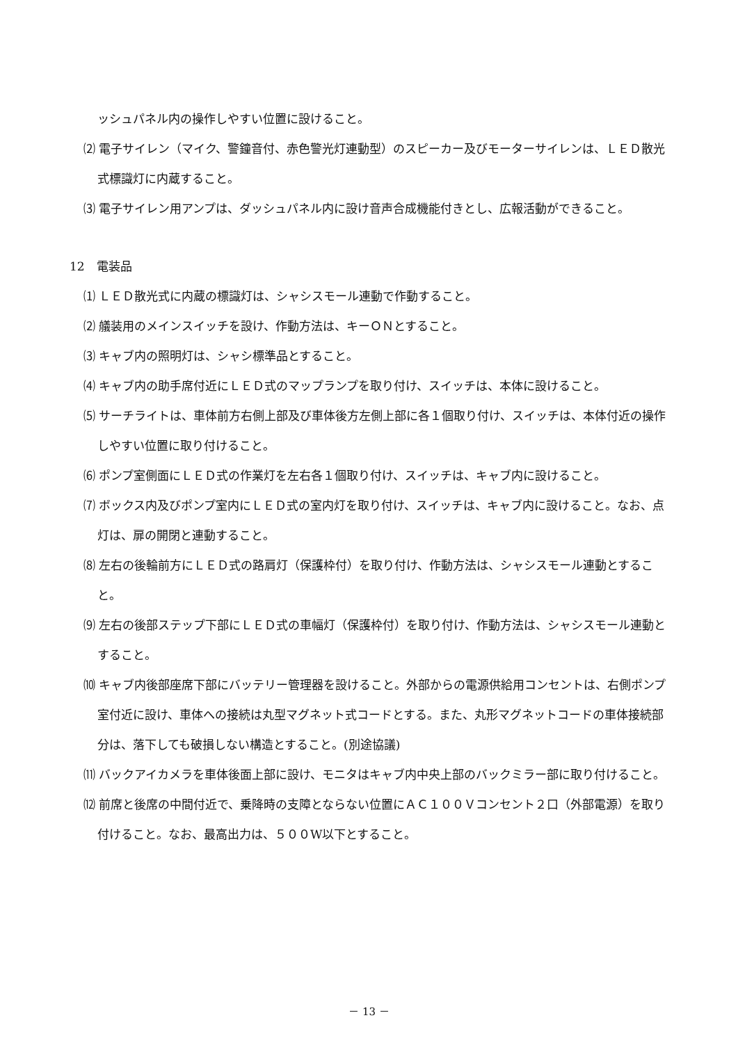ッシュパネル内の操作しやすい位置に設けること。
⑵ 電子サイレン（マイク、警鐘音付、赤色警光灯連動型）のスピーカー及びモーターサイレンは、ＬＥＤ散光式標識灯に内蔵すること。
⑶ 電子サイレン用アンプは、ダッシュパネル内に設け音声合成機能付きとし、広報活動ができること。
12　電装品
⑴ ＬＥＤ散光式に内蔵の標識灯は、シャシスモール連動で作動すること。
⑵ 艤装用のメインスイッチを設け、作動方法は、キーＯＮとすること。
⑶ キャブ内の照明灯は、シャシ標準品とすること。
⑷ キャブ内の助手席付近にＬＥＤ式のマップランプを取り付け、スイッチは、本体に設けること。
⑸ サーチライトは、車体前方右側上部及び車体後方左側上部に各１個取り付け、スイッチは、本体付近の操作しやすい位置に取り付けること。
⑹ ポンプ室側面にＬＥＤ式の作業灯を左右各１個取り付け、スイッチは、キャブ内に設けること。
⑺ ボックス内及びポンプ室内にＬＥＤ式の室内灯を取り付け、スイッチは、キャブ内に設けること。なお、点灯は、扉の開閉と連動すること。
⑻ 左右の後輪前方にＬＥＤ式の路肩灯（保護枠付）を取り付け、作動方法は、シャシスモール連動とすること。
⑼ 左右の後部ステップ下部にＬＥＤ式の車幅灯（保護枠付）を取り付け、作動方法は、シャシスモール連動とすること。
⑽ キャブ内後部座席下部にバッテリー管理器を設けること。外部からの電源供給用コンセントは、右側ポンプ室付近に設け、車体への接続は丸型マグネット式コードとする。また、丸形マグネットコードの車体接続部分は、落下しても破損しない構造とすること。(別途協議)
⑾ バックアイカメラを車体後面上部に設け、モニタはキャブ内中央上部のバックミラー部に取り付けること。
⑿ 前席と後席の中間付近で、乗降時の支障とならない位置にＡＣ１００Ｖコンセント２口（外部電源）を取り付けること。なお、最高出力は、５００W以下とすること。
－ 13 －